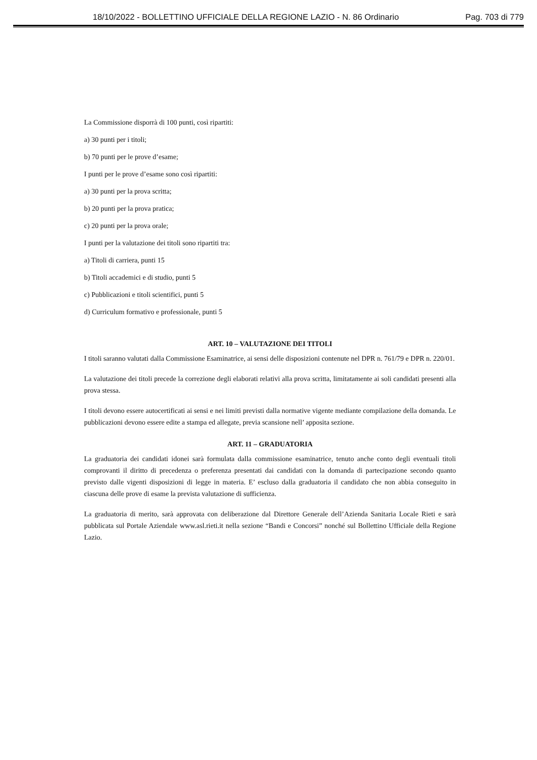18/10/2022 - BOLLETTINO UFFICIALE DELLA REGIONE LAZIO - N. 86 Ordinario Pag. 703 di 779
La Commissione disporrà di 100 punti, così ripartiti:
a) 30 punti per i titoli;
b) 70 punti per le prove d’esame;
I punti per le prove d’esame sono così ripartiti:
a) 30 punti per la prova scritta;
b) 20 punti per la prova pratica;
c) 20 punti per la prova orale;
I punti per la valutazione dei titoli sono ripartiti tra:
a) Titoli di carriera, punti 15
b) Titoli accademici e di studio, punti 5
c) Pubblicazioni e titoli scientifici, punti 5
d) Curriculum formativo e professionale, punti 5
ART. 10 – VALUTAZIONE DEI TITOLI
I titoli saranno valutati dalla Commissione Esaminatrice, ai sensi delle disposizioni contenute nel DPR n. 761/79 e DPR n. 220/01.
La valutazione dei titoli precede la correzione degli elaborati relativi alla prova scritta, limitatamente ai soli candidati presenti alla prova stessa.
I titoli devono essere autocertificati ai sensi e nei limiti previsti dalla normative vigente mediante compilazione della domanda. Le pubblicazioni devono essere edite a stampa ed allegate, previa scansione nell’ apposita sezione.
ART. 11 – GRADUATORIA
La graduatoria dei candidati idonei sarà formulata dalla commissione esaminatrice, tenuto anche conto degli eventuali titoli comprovanti il diritto di precedenza o preferenza presentati dai candidati con la domanda di partecipazione secondo quanto previsto dalle vigenti disposizioni di legge in materia. E’ escluso dalla graduatoria il candidato che non abbia conseguito in ciascuna delle prove di esame la prevista valutazione di sufficienza.
La graduatoria di merito, sarà approvata con deliberazione dal Direttore Generale dell’Azienda Sanitaria Locale Rieti e sarà pubblicata sul Portale Aziendale www.asl.rieti.it nella sezione “Bandi e Concorsi” nonché sul Bollettino Ufficiale della Regione Lazio.